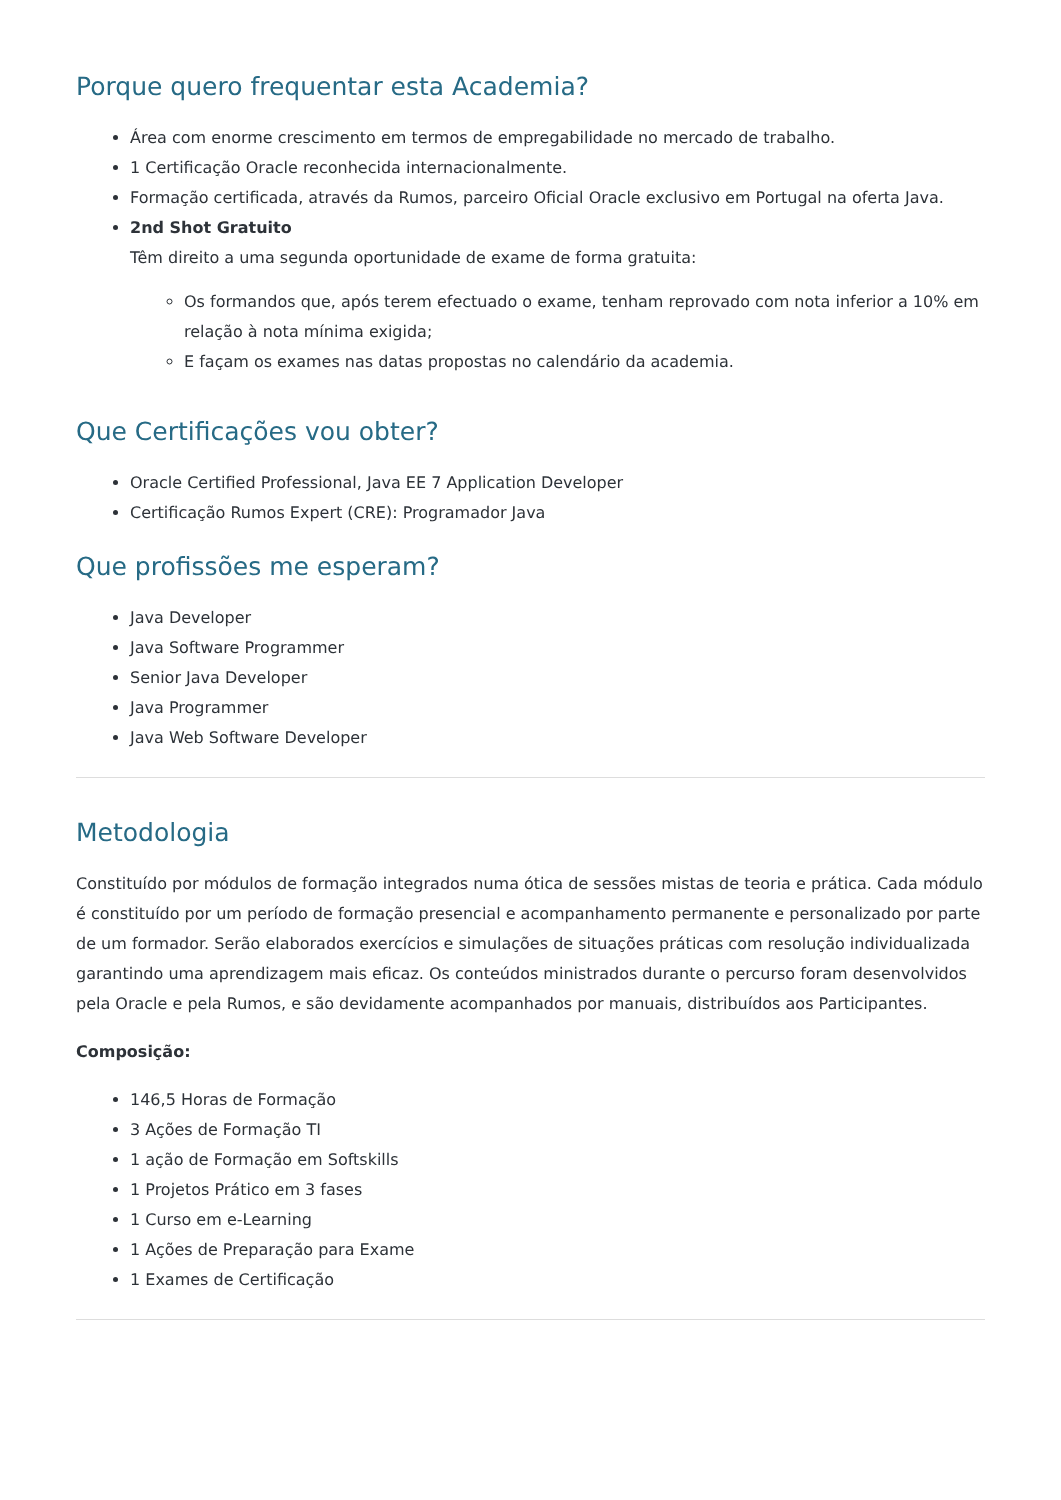Porque quero frequentar esta Academia?
Área com enorme crescimento em termos de empregabilidade no mercado de trabalho.
1 Certificação Oracle reconhecida internacionalmente.
Formação certificada, através da Rumos, parceiro Oficial Oracle exclusivo em Portugal na oferta Java.
2nd Shot Gratuito
Têm direito a uma segunda oportunidade de exame de forma gratuita:
Os formandos que, após terem efectuado o exame, tenham reprovado com nota inferior a 10% em relação à nota mínima exigida;
E façam os exames nas datas propostas no calendário da academia.
Que Certificações vou obter?
Oracle Certified Professional, Java EE 7 Application Developer
Certificação Rumos Expert (CRE): Programador Java
Que profissões me esperam?
Java Developer
Java Software Programmer
Senior Java Developer
Java Programmer
Java Web Software Developer
Metodologia
Constituído por módulos de formação integrados numa ótica de sessões mistas de teoria e prática. Cada módulo é constituído por um período de formação presencial e acompanhamento permanente e personalizado por parte de um formador. Serão elaborados exercícios e simulações de situações práticas com resolução individualizada garantindo uma aprendizagem mais eficaz. Os conteúdos ministrados durante o percurso foram desenvolvidos pela Oracle e pela Rumos, e são devidamente acompanhados por manuais, distribuídos aos Participantes.
Composição:
146,5 Horas de Formação
3 Ações de Formação TI
1 ação de Formação em Softskills
1 Projetos Prático em 3 fases
1 Curso em e-Learning
1 Ações de Preparação para Exame
1 Exames de Certificação